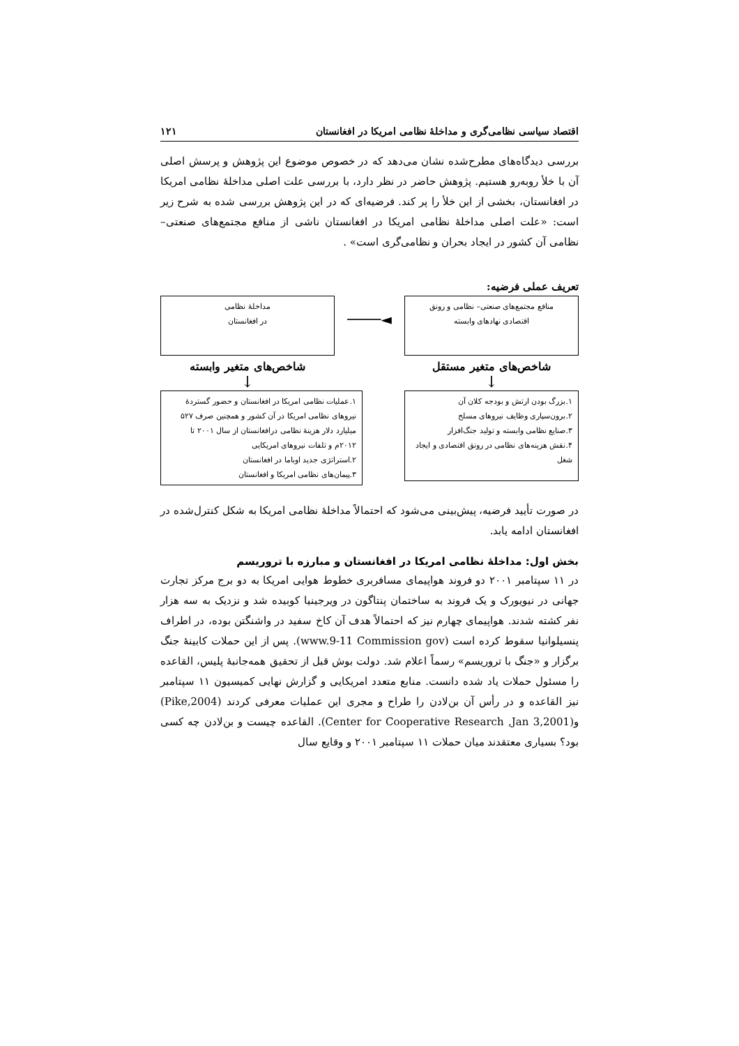اقتصاد سیاسی نظامی‌گری و مداخلهٔ نظامی امریکا در افغانستان ۱۲۱
بررسی دیدگاه‌های مطرح‌شده نشان می‌دهد که در خصوص موضوع این پژوهش و پرسش اصلی آن با خلأ روبه‌رو هستیم. پژوهش حاضر در نظر دارد، با بررسی علت اصلی مداخلهٔ نظامی امریکا در افغانستان، بخشی از این خلأ را پر کند. فرضیه‌ای که در این پژوهش بررسی شده به شرح زیر است: «علت اصلی مداخلهٔ نظامی امریکا در افغانستان ناشی از منافع مجتمع‌های صنعتی– نظامی آن کشور در ایجاد بحران و نظامی‌گری است» .
تعریف عملی فرضیه:
منافع مجتمع‌های صنعتی– نظامی و رونق
اقتصادی نهادهای وابسته
◄────
مداخلهٔ نظامی
در افغانستان
شاخص‌های متغیر مستقل شاخص‌های متغیر وابسته
↓ ↓
۱.بزرگ بودن ارتش و بودجه کلان آن
۲.برون‌سپاری وظایف نیروهای مسلح
۳.صنایع نظامی وابسته و تولید جنگ‌افزار
۴.نقش هزینه‌های نظامی در رونق اقتصادی و ایجاد شغل
۱.عملیات نظامی امریکا در افغانستان و حضور گستردهٔ نیروهای نظامی امریکا در آن کشور و همچنین صرف ۵۲۷ میلیارد دلار هزینهٔ نظامی درافغانستان از سال ۲۰۰۱ تا ۲۰۱۲م و تلفات نیروهای امریکایی
۲.استراتژی جدید اوباما در افغانستان
۳.پیمان‌های نظامی امریکا و افغانستان
در صورت تأیید فرضیه، پیش‌بینی می‌شود که احتمالاً مداخلهٔ نظامی امریکا به شکل کنترل‌شده در افغانستان ادامه یابد.
بخش اول: مداخلهٔ نظامی امریکا در افغانستان و مبارزه با تروریسم
در ۱۱ سپتامبر ۲۰۰۱ دو فروند هواپیمای مسافربری خطوط هوایی امریکا به دو برج مرکز تجارت جهانی در نیویورک و یک فروند به ساختمان پنتاگون در ویرجینیا کوبیده شد و نزدیک به سه هزار نفر کشته شدند. هواپیمای چهارم نیز که احتمالاً هدف آن کاخ سفید در واشنگتن بوده، در اطراف پنسیلوانیا سقوط کرده است (www.9-11 Commission gov). پس از این حملات کابینهٔ جنگ برگزار و «جنگ با تروریسم» رسماً اعلام شد. دولت بوش قبل از تحقیق همه‌جانبهٔ پلیس، القاعده را مسئول حملات یاد شده دانست. منابع متعدد امریکایی و گزارش نهایی کمیسیون ۱۱ سپتامبر نیز القاعده و در رأس آن بن‌لادن را طراح و مجری این عملیات معرفی کردند (Pike,2004) و(Center for Cooperative Research ,Jan 3,2001). القاعده چیست و بن‌لادن چه کسی بود؟ بسیاری معتقدند میان حملات ۱۱ سپتامبر ۲۰۰۱ و وقایع سال